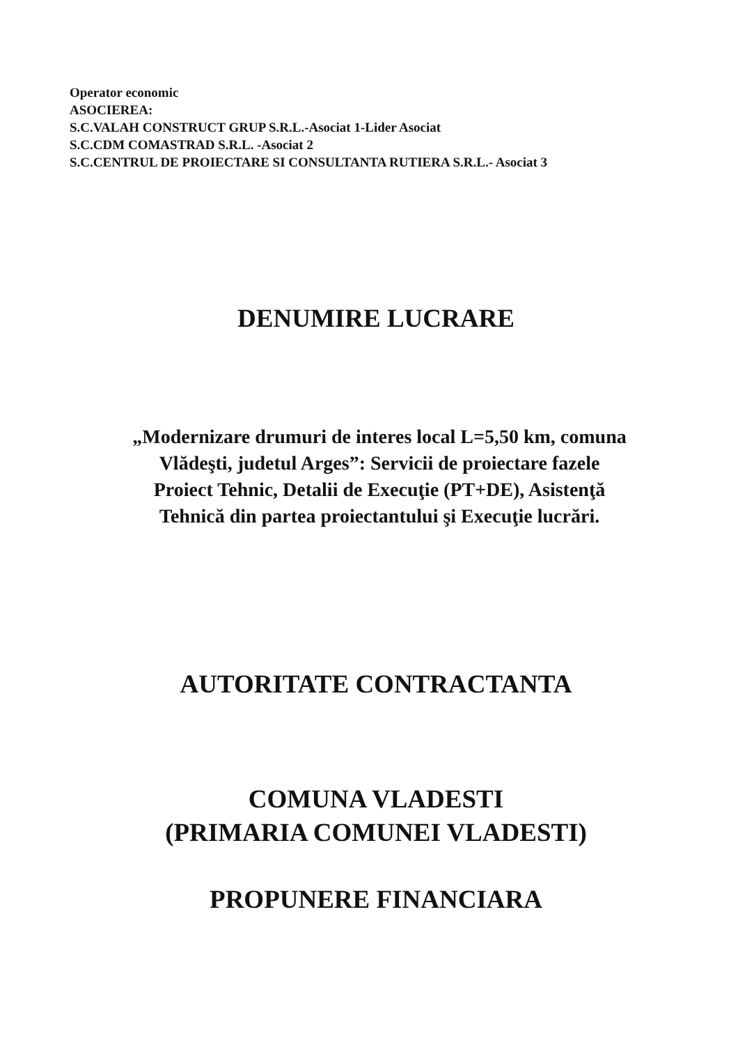Operator economic
ASOCIEREA:
S.C.VALAH CONSTRUCT GRUP S.R.L.-Asociat 1-Lider Asociat
S.C.CDM COMASTRAD S.R.L. -Asociat 2
S.C.CENTRUL DE PROIECTARE SI CONSULTANTA RUTIERA S.R.L.- Asociat 3
DENUMIRE LUCRARE
„Modernizare drumuri de interes local L=5,50 km, comuna
Vlădeşti, judetul Arges”: Servicii de proiectare fazele
Proiect Tehnic, Detalii de Execuţie (PT+DE), Asistenţă
Tehnică din partea proiectantului şi Execuţie lucrări.
AUTORITATE CONTRACTANTA
COMUNA VLADESTI
(PRIMARIA COMUNEI VLADESTI)
PROPUNERE FINANCIARA